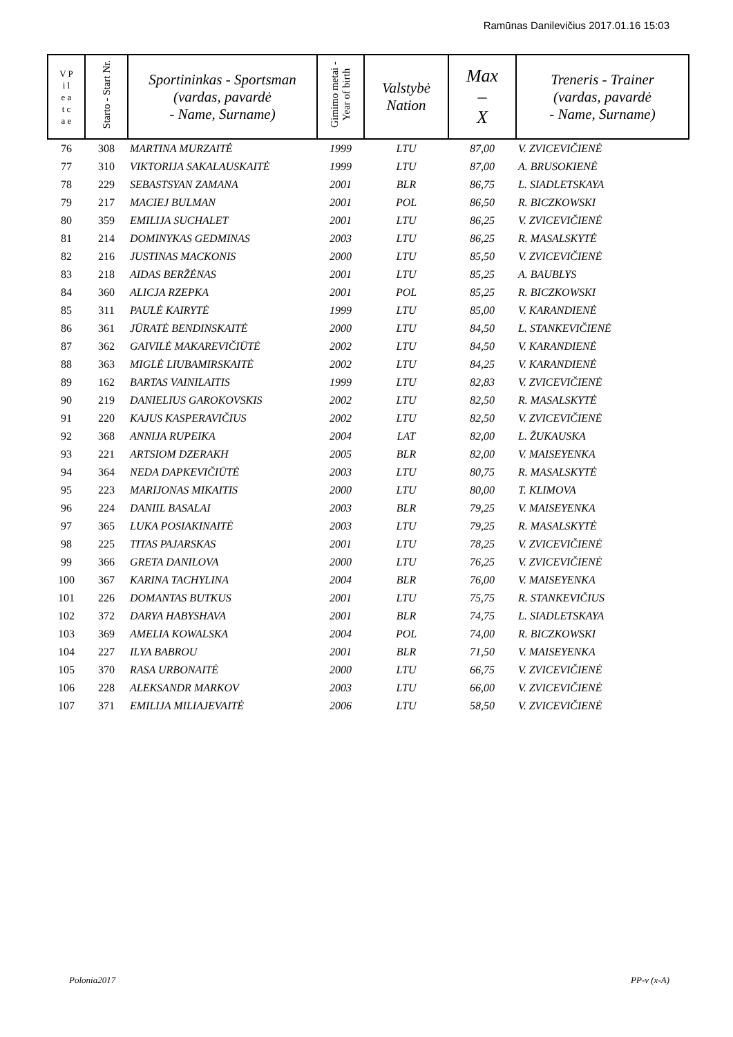Ramūnas Danilevičius 2017.01.16 15:03
| V P i l e a t c a e | Starto - Start Nr. | Sportininkas - Sportsman (vardas, pavardė - Name, Surname) | Gimimo metai - Year of birth | Valstybė Nation | Max – X | Treneris - Trainer (vardas, pavardė - Name, Surname) |
| --- | --- | --- | --- | --- | --- | --- |
| 76 | 308 | MARTINA MURZAITĖ | 1999 | LTU | 87,00 | V. ZVICEVIČIENĖ |
| 77 | 310 | VIKTORIJA SAKALAUSKAITĖ | 1999 | LTU | 87,00 | A. BRUSOKIENĖ |
| 78 | 229 | SEBASTSYAN ZAMANA | 2001 | BLR | 86,75 | L. SIADLETSKAYA |
| 79 | 217 | MACIEJ BULMAN | 2001 | POL | 86,50 | R. BICZKOWSKI |
| 80 | 359 | EMILIJA SUCHALET | 2001 | LTU | 86,25 | V. ZVICEVIČIENĖ |
| 81 | 214 | DOMINYKAS GEDMINAS | 2003 | LTU | 86,25 | R. MASALSKYTĖ |
| 82 | 216 | JUSTINAS MACKONIS | 2000 | LTU | 85,50 | V. ZVICEVIČIENĖ |
| 83 | 218 | AIDAS BERŽĖNAS | 2001 | LTU | 85,25 | A. BAUBLYS |
| 84 | 360 | ALICJA RZEPKA | 2001 | POL | 85,25 | R. BICZKOWSKI |
| 85 | 311 | PAULĖ KAIRYTĖ | 1999 | LTU | 85,00 | V. KARANDIENĖ |
| 86 | 361 | JŪRATĖ BENDINSKAITĖ | 2000 | LTU | 84,50 | L. STANKEVIČIENĖ |
| 87 | 362 | GAIVILĖ MAKAREVIČIŪTĖ | 2002 | LTU | 84,50 | V. KARANDIENĖ |
| 88 | 363 | MIGLĖ LIUBAMIRSKAITĖ | 2002 | LTU | 84,25 | V. KARANDIENĖ |
| 89 | 162 | BARTAS VAINILAITIS | 1999 | LTU | 82,83 | V. ZVICEVIČIENĖ |
| 90 | 219 | DANIELIUS GAROKOVSKIS | 2002 | LTU | 82,50 | R. MASALSKYTĖ |
| 91 | 220 | KAJUS KASPERAVIČIUS | 2002 | LTU | 82,50 | V. ZVICEVIČIENĖ |
| 92 | 368 | ANNIJA RUPEIKA | 2004 | LAT | 82,00 | L. ŽUKAUSKA |
| 93 | 221 | ARTSIOM DZERAKH | 2005 | BLR | 82,00 | V. MAISEYENKA |
| 94 | 364 | NEDA DAPKEVIČIŪTĖ | 2003 | LTU | 80,75 | R. MASALSKYTĖ |
| 95 | 223 | MARIJONAS MIKAITIS | 2000 | LTU | 80,00 | T. KLIMOVA |
| 96 | 224 | DANIIL BASALAI | 2003 | BLR | 79,25 | V. MAISEYENKA |
| 97 | 365 | LUKA POSIAKINAITĖ | 2003 | LTU | 79,25 | R. MASALSKYTĖ |
| 98 | 225 | TITAS PAJARSKAS | 2001 | LTU | 78,25 | V. ZVICEVIČIENĖ |
| 99 | 366 | GRETA DANILOVA | 2000 | LTU | 76,25 | V. ZVICEVIČIENĖ |
| 100 | 367 | KARINA TACHYLINA | 2004 | BLR | 76,00 | V. MAISEYENKA |
| 101 | 226 | DOMANTAS BUTKUS | 2001 | LTU | 75,75 | R. STANKEVIČIUS |
| 102 | 372 | DARYA HABYSHAVA | 2001 | BLR | 74,75 | L. SIADLETSKAYA |
| 103 | 369 | AMELIA KOWALSKA | 2004 | POL | 74,00 | R. BICZKOWSKI |
| 104 | 227 | ILYA BABROU | 2001 | BLR | 71,50 | V. MAISEYENKA |
| 105 | 370 | RASA URBONAITĖ | 2000 | LTU | 66,75 | V. ZVICEVIČIENĖ |
| 106 | 228 | ALEKSANDR MARKOV | 2003 | LTU | 66,00 | V. ZVICEVIČIENĖ |
| 107 | 371 | EMILIJA MILIAJEVAITĖ | 2006 | LTU | 58,50 | V. ZVICEVIČIENĖ |
Polonia2017 PP-v (x-A)